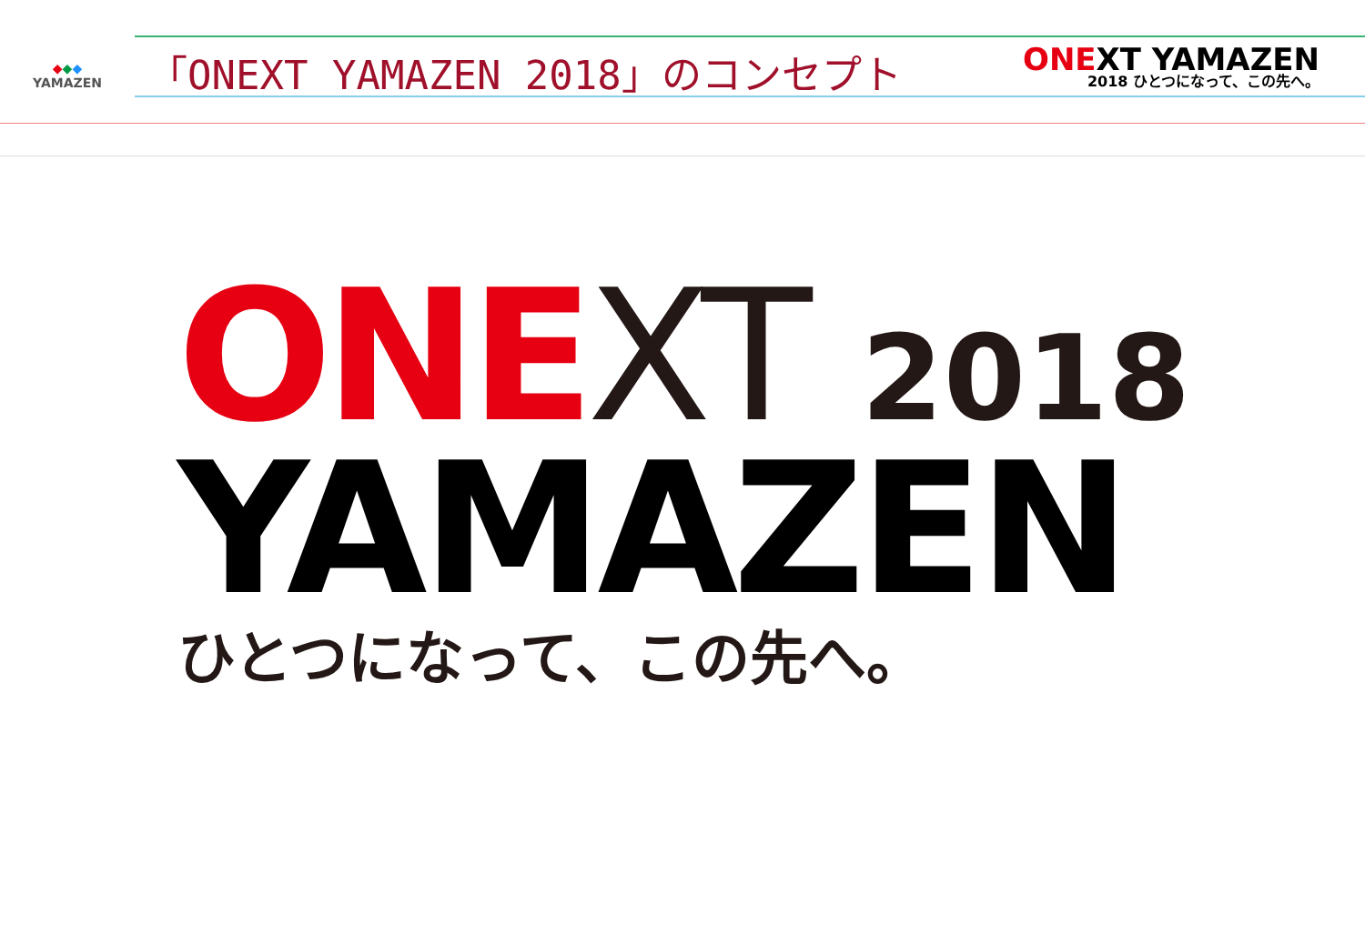◆◆◆
YAMAZEN
「ONEXT YAMAZEN 2018」のコンセプト
ONEXT YAMAZEN
2018 ひとつになって、この先へ。
ONE XT 2018
YAMAZEN
ひとつになって、この先へ。